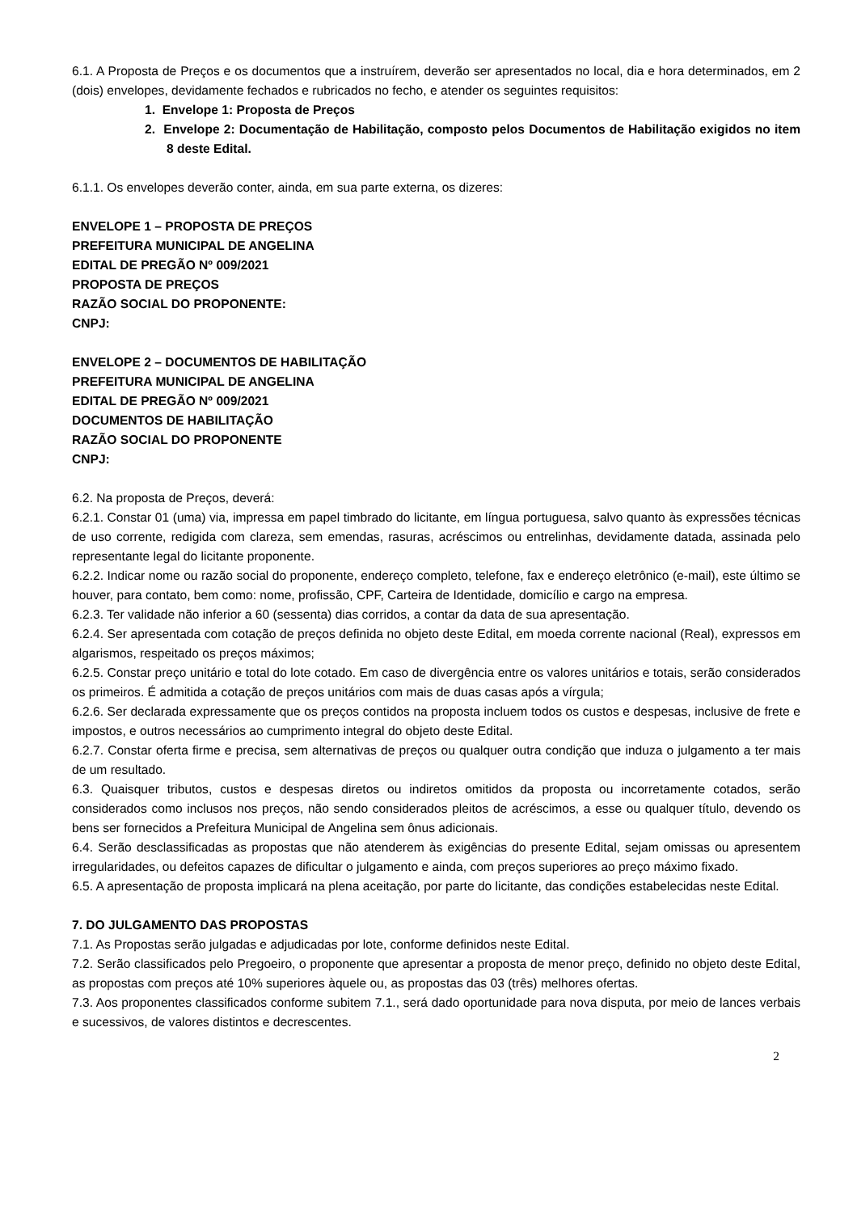6.1. A Proposta de Preços e os documentos que a instruírem, deverão ser apresentados no local, dia e hora determinados, em 2 (dois) envelopes, devidamente fechados e rubricados no fecho, e atender os seguintes requisitos:
1. Envelope 1: Proposta de Preços
2. Envelope 2: Documentação de Habilitação, composto pelos Documentos de Habilitação exigidos no item 8 deste Edital.
6.1.1. Os envelopes deverão conter, ainda, em sua parte externa, os dizeres:
ENVELOPE 1 – PROPOSTA DE PREÇOS
PREFEITURA MUNICIPAL DE ANGELINA
EDITAL DE PREGÃO Nº 009/2021
PROPOSTA DE PREÇOS
RAZÃO SOCIAL DO PROPONENTE:
CNPJ:
ENVELOPE 2 – DOCUMENTOS DE HABILITAÇÃO
PREFEITURA MUNICIPAL DE ANGELINA
EDITAL DE PREGÃO Nº 009/2021
DOCUMENTOS DE HABILITAÇÃO
RAZÃO SOCIAL DO PROPONENTE
CNPJ:
6.2. Na proposta de Preços, deverá:
6.2.1. Constar 01 (uma) via, impressa em papel timbrado do licitante, em língua portuguesa, salvo quanto às expressões técnicas de uso corrente, redigida com clareza, sem emendas, rasuras, acréscimos ou entrelinhas, devidamente datada, assinada pelo representante legal do licitante proponente.
6.2.2. Indicar nome ou razão social do proponente, endereço completo, telefone, fax e endereço eletrônico (e-mail), este último se houver, para contato, bem como: nome, profissão, CPF, Carteira de Identidade, domicílio e cargo na empresa.
6.2.3. Ter validade não inferior a 60 (sessenta) dias corridos, a contar da data de sua apresentação.
6.2.4. Ser apresentada com cotação de preços definida no objeto deste Edital, em moeda corrente nacional (Real), expressos em algarismos, respeitado os preços máximos;
6.2.5. Constar preço unitário e total do lote cotado. Em caso de divergência entre os valores unitários e totais, serão considerados os primeiros. É admitida a cotação de preços unitários com mais de duas casas após a vírgula;
6.2.6. Ser declarada expressamente que os preços contidos na proposta incluem todos os custos e despesas, inclusive de frete e impostos, e outros necessários ao cumprimento integral do objeto deste Edital.
6.2.7. Constar oferta firme e precisa, sem alternativas de preços ou qualquer outra condição que induza o julgamento a ter mais de um resultado.
6.3. Quaisquer tributos, custos e despesas diretos ou indiretos omitidos da proposta ou incorretamente cotados, serão considerados como inclusos nos preços, não sendo considerados pleitos de acréscimos, a esse ou qualquer título, devendo os bens ser fornecidos a Prefeitura Municipal de Angelina sem ônus adicionais.
6.4. Serão desclassificadas as propostas que não atenderem às exigências do presente Edital, sejam omissas ou apresentem irregularidades, ou defeitos capazes de dificultar o julgamento e ainda, com preços superiores ao preço máximo fixado.
6.5. A apresentação de proposta implicará na plena aceitação, por parte do licitante, das condições estabelecidas neste Edital.
7. DO JULGAMENTO DAS PROPOSTAS
7.1. As Propostas serão julgadas e adjudicadas por lote, conforme definidos neste Edital.
7.2. Serão classificados pelo Pregoeiro, o proponente que apresentar a proposta de menor preço, definido no objeto deste Edital, as propostas com preços até 10% superiores àquele ou, as propostas das 03 (três) melhores ofertas.
7.3. Aos proponentes classificados conforme subitem 7.1., será dado oportunidade para nova disputa, por meio de lances verbais e sucessivos, de valores distintos e decrescentes.
2